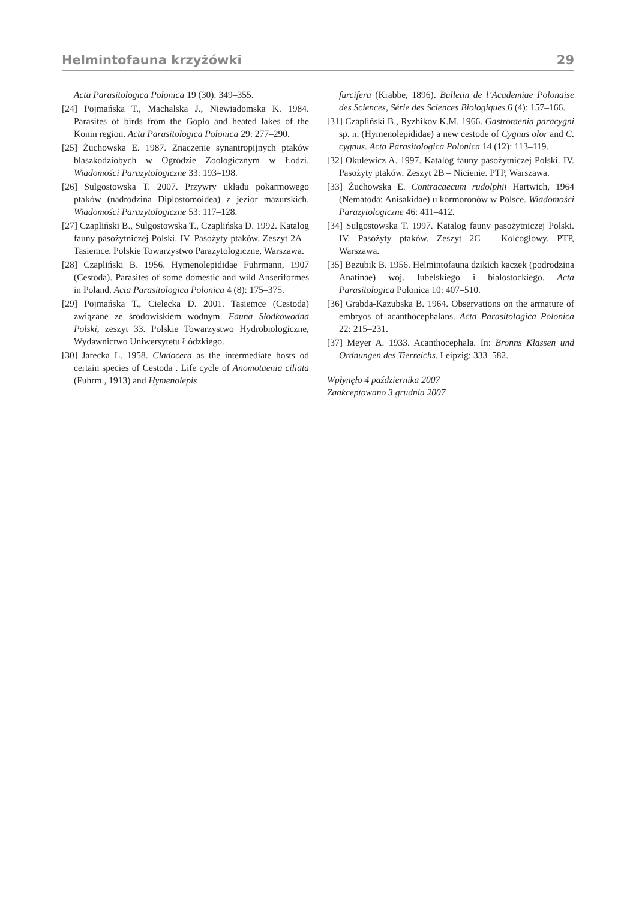Helmintofauna krzyżówki 29
Acta Parasitologica Polonica 19 (30): 349–355.
[24] Pojmańska T., Machalska J., Niewiadomska K. 1984. Parasites of birds from the Gopło and heated lakes of the Konin region. Acta Parasitologica Polonica 29: 277–290.
[25] Żuchowska E. 1987. Znaczenie synantropijnych ptaków blaszkodziobych w Ogrodzie Zoologicznym w Łodzi. Wiadomości Parazytologiczne 33: 193–198.
[26] Sulgostowska T. 2007. Przywry układu pokarmowego ptaków (nadrodzina Diplostomoidea) z jezior mazurskich. Wiadomości Parazytologiczne 53: 117–128.
[27] Czapliński B., Sulgostowska T., Czaplińska D. 1992. Katalog fauny pasożytniczej Polski. IV. Pasożyty ptaków. Zeszyt 2A – Tasiemce. Polskie Towarzystwo Parazytologiczne, Warszawa.
[28] Czapliński B. 1956. Hymenolepididae Fuhrmann, 1907 (Cestoda). Parasites of some domestic and wild Anseriformes in Poland. Acta Parasitologica Polonica 4 (8): 175–375.
[29] Pojmańska T., Cielecka D. 2001. Tasiemce (Cestoda) związane ze środowiskiem wodnym. Fauna Słodkowodna Polski, zeszyt 33. Polskie Towarzystwo Hydrobiologiczne, Wydawnictwo Uniwersytetu Łódzkiego.
[30] Jarecka L. 1958. Cladocera as the intermediate hosts od certain species of Cestoda . Life cycle of Anomotaenia ciliata (Fuhrm., 1913) and Hymenolepis
furcifera (Krabbe, 1896). Bulletin de l’Academiae Polonaise des Sciences, Série des Sciences Biologiques 6 (4): 157–166.
[31] Czapliński B., Ryzhikov K.M. 1966. Gastrotaenia paracygni sp. n. (Hymenolepididae) a new cestode of Cygnus olor and C. cygnus. Acta Parasitologica Polonica 14 (12): 113–119.
[32] Okulewicz A. 1997. Katalog fauny pasożytniczej Polski. IV. Pasożyty ptaków. Zeszyt 2B – Nicienie. PTP, Warszawa.
[33] Żuchowska E. Contracaecum rudolphii Hartwich, 1964 (Nematoda: Anisakidae) u kormoronów w Polsce. Wiadomości Parazytologiczne 46: 411–412.
[34] Sulgostowska T. 1997. Katalog fauny pasożytniczej Polski. IV. Pasożyty ptaków. Zeszyt 2C – Kolcogłowy. PTP, Warszawa.
[35] Bezubik B. 1956. Helmintofauna dzikich kaczek (podrodzina Anatinae) woj. lubelskiego i białostockiego. Acta Parasitologica Polonica 10: 407–510.
[36] Grabda-Kazubska B. 1964. Observations on the armature of embryos of acanthocephalans. Acta Parasitologica Polonica 22: 215–231.
[37] Meyer A. 1933. Acanthocephala. In: Bronns Klassen und Ordnungen des Tierreichs. Leipzig: 333–582.
Wpłynęło 4 października 2007
Zaakceptowano 3 grudnia 2007